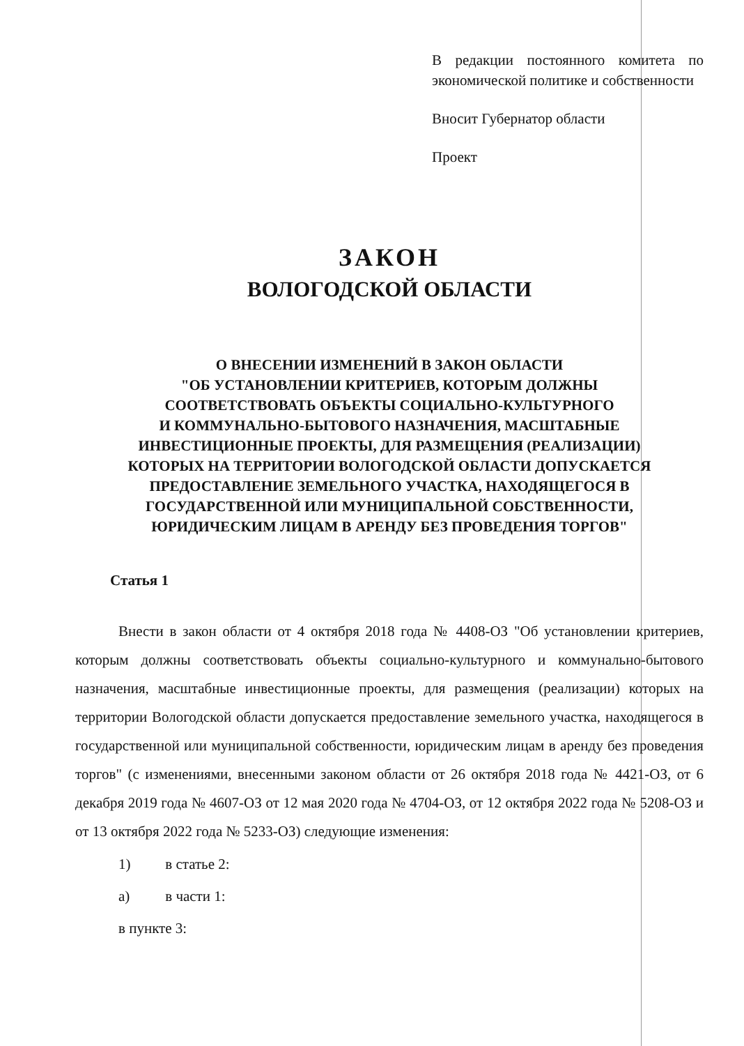В редакции постоянного комитета по экономической политике и собственности
Вносит Губернатор области
Проект
ЗАКОН
ВОЛОГОДСКОЙ ОБЛАСТИ
О ВНЕСЕНИИ ИЗМЕНЕНИЙ В ЗАКОН ОБЛАСТИ
"ОБ УСТАНОВЛЕНИИ КРИТЕРИЕВ, КОТОРЫМ ДОЛЖНЫ
СООТВЕТСТВОВАТЬ ОБЪЕКТЫ СОЦИАЛЬНО-КУЛЬТУРНОГО
И КОММУНАЛЬНО-БЫТОВОГО НАЗНАЧЕНИЯ, МАСШТАБНЫЕ
ИНВЕСТИЦИОННЫЕ ПРОЕКТЫ, ДЛЯ РАЗМЕЩЕНИЯ (РЕАЛИЗАЦИИ)
КОТОРЫХ НА ТЕРРИТОРИИ ВОЛОГОДСКОЙ ОБЛАСТИ ДОПУСКАЕТСЯ
ПРЕДОСТАВЛЕНИЕ ЗЕМЕЛЬНОГО УЧАСТКА, НАХОДЯЩЕГОСЯ В
ГОСУДАРСТВЕННОЙ ИЛИ МУНИЦИПАЛЬНОЙ СОБСТВЕННОСТИ,
ЮРИДИЧЕСКИМ ЛИЦАМ В АРЕНДУ БЕЗ ПРОВЕДЕНИЯ ТОРГОВ"
Статья 1
Внести в закон области от 4 октября 2018 года № 4408-ОЗ "Об установлении критериев, которым должны соответствовать объекты социально-культурного и коммунально-бытового назначения, масштабные инвестиционные проекты, для размещения (реализации) которых на территории Вологодской области допускается предоставление земельного участка, находящегося в государственной или муниципальной собственности, юридическим лицам в аренду без проведения торгов" (с изменениями, внесенными законом области от 26 октября 2018 года № 4421-ОЗ, от 6 декабря 2019 года № 4607-ОЗ от 12 мая 2020 года № 4704-ОЗ, от 12 октября 2022 года № 5208-ОЗ и от 13 октября 2022 года № 5233-ОЗ) следующие изменения:
1) в статье 2:
а) в части 1:
в пункте 3: